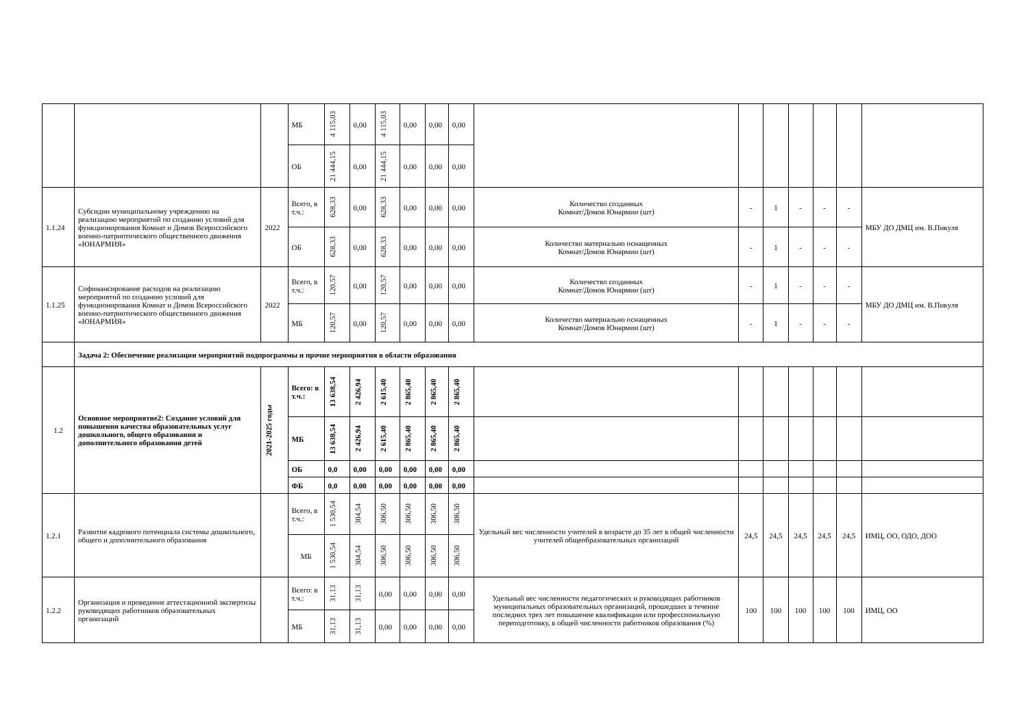| | | | МБ | 4 115,03 | 0,00 | 4 115,03 | 0,00 | 0,00 | 0,00 | | | | | | | |
| | | | ОБ | 21 444,15 | 0,00 | 21 444,15 | 0,00 | 0,00 | 0,00 | | | | | | | |
| 1.1.24 | Субсидии муниципальному учреждению на реализацию мероприятий по созданию условий для функционирования Комнат и Домов Всероссийского военно-патриотического общественного движения «ЮНАРМИЯ» | 2022 | Всего, в т.ч.: | 628,33 | 0,00 | 628,33 | 0,00 | 0,00 | 0,00 | Количество созданных Комнат/Домов Юнармии (шт) | - | 1 | - | - | - | МБУ ДО ДМЦ им. В.Пикуля |
| | | | ОБ | 628,33 | 0,00 | 628,33 | 0,00 | 0,00 | 0,00 | Количество материально оснащенных Комнат/Домов Юнармии (шт) | - | 1 | - | - | - | |
| 1.1.25 | Софинансирование расходов на реализацию мероприятий по созданию условий для функционирования Комнат и Домов Всероссийского военно-патриотического общественного движения «ЮНАРМИЯ» | 2022 | Всего, в т.ч.: | 120,57 | 0,00 | 120,57 | 0,00 | 0,00 | 0,00 | Количество созданных Комнат/Домов Юнармии (шт) | - | 1 | - | - | - | МБУ ДО ДМЦ им. В.Пикуля |
| | | | МБ | 120,57 | 0,00 | 120,57 | 0,00 | 0,00 | 0,00 | Количество материально оснащенных Комнат/Домов Юнармии (шт) | - | 1 | - | - | - | |
| | Задача 2: Обеспечение реализации мероприятий подпрограммы и прочие мероприятия в области образования | | | | | | | | | | | | | | | |
| 1.2 | Основное мероприятие2: Создание условий для повышения качества образовательных услуг дошкольного, общего образования и дополнительного образования детей | 2021-2025 годы | Всего: в т.ч.: | 13 638,54 | 2 426,94 | 2 615,40 | 2 865,40 | 2 865,40 | 2 865,40 | | | | | | | |
| | | | МБ | 13 638,54 | 2 426,94 | 2 615,40 | 2 865,40 | 2 865,40 | 2 865,40 | | | | | | | |
| | | | ОБ | 0,0 | 0,00 | 0,00 | 0,00 | 0,00 | 0,00 | | | | | | | |
| | | | ФБ | 0,0 | 0,00 | 0,00 | 0,00 | 0,00 | 0,00 | | | | | | | |
| 1.2.1 | Развитие кадрового потенциала системы дошкольного, общего и дополнительного образования | | Всего, в т.ч.: | 1 530,54 | 304,54 | 306,50 | 306,50 | 306,50 | 306,50 | Удельный вес численности учителей в возрасте до 35 лет в общей численности учителей общеобразовательных организаций | 24,5 | 24,5 | 24,5 | 24,5 | 24,5 | ИМЦ, ОО, ОДО, ДОО |
| | | | МБ | 1 530,54 | 304,54 | 306,50 | 306,50 | 306,50 | 306,50 | | | | | | | |
| 1.2.2 | Организация и проведение аттестационной экспертизы руководящих работников образовательных организаций | | Всего: в т.ч.: | 31,13 | 31,13 | 0,00 | 0,00 | 0,00 | 0,00 | Удельный вес численности педагогических и руководящих работников муниципальных образовательных организаций, прошедших в течение последних трех лет повышение квалификации или профессиональную переподготовку, в общей численности работников образования (%) | 100 | 100 | 100 | 100 | 100 | ИМЦ, ОО |
| | | | МБ | 31,13 | 31,13 | 0,00 | 0,00 | 0,00 | 0,00 | | | | | | | |